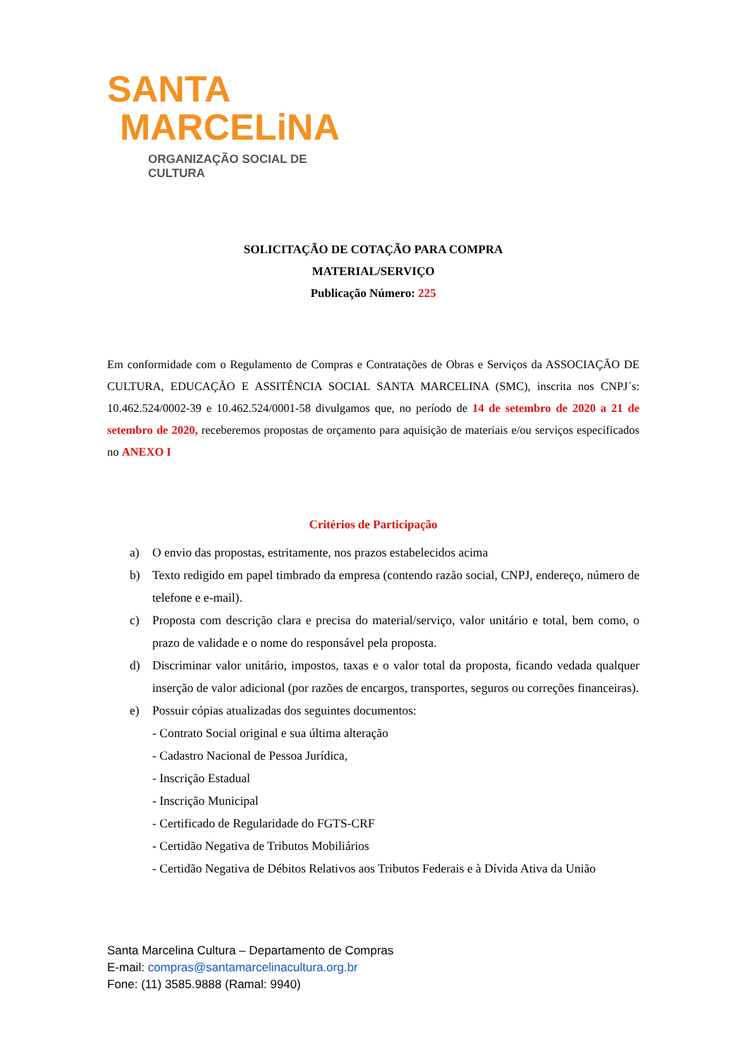SANTA
MARCELiNA
ORGANIZAÇÃO SOCIAL DE CULTURA
SOLICITAÇÃO DE COTAÇÃO PARA COMPRA
MATERIAL/SERVIÇO
Publicação Número: 225
Em conformidade com o Regulamento de Compras e Contratações de Obras e Serviços da ASSOCIAÇÃO DE CULTURA, EDUCAÇÃO E ASSITÊNCIA SOCIAL SANTA MARCELINA (SMC), inscrita nos CNPJ´s: 10.462.524/0002-39 e 10.462.524/0001-58 divulgamos que, no período de 14 de setembro de 2020 a 21 de setembro de 2020, receberemos propostas de orçamento para aquisição de materiais e/ou serviços especificados no ANEXO I
Critérios de Participação
a) O envio das propostas, estritamente, nos prazos estabelecidos acima
b) Texto redigido em papel timbrado da empresa (contendo razão social, CNPJ, endereço, número de telefone e e-mail).
c) Proposta com descrição clara e precisa do material/serviço, valor unitário e total, bem como, o prazo de validade e o nome do responsável pela proposta.
d) Discriminar valor unitário, impostos, taxas e o valor total da proposta, ficando vedada qualquer inserção de valor adicional (por razões de encargos, transportes, seguros ou correções financeiras).
e) Possuir cópias atualizadas dos seguintes documentos:
- Contrato Social original e sua última alteração
- Cadastro Nacional de Pessoa Jurídica,
- Inscrição Estadual
- Inscrição Municipal
- Certificado de Regularidade do FGTS-CRF
- Certidão Negativa de Tributos Mobiliários
- Certidão Negativa de Débitos Relativos aos Tributos Federais e à Dívida Ativa da União
Santa Marcelina Cultura – Departamento de Compras
E-mail: compras@santamarcelinacultura.org.br
Fone: (11) 3585.9888 (Ramal: 9940)